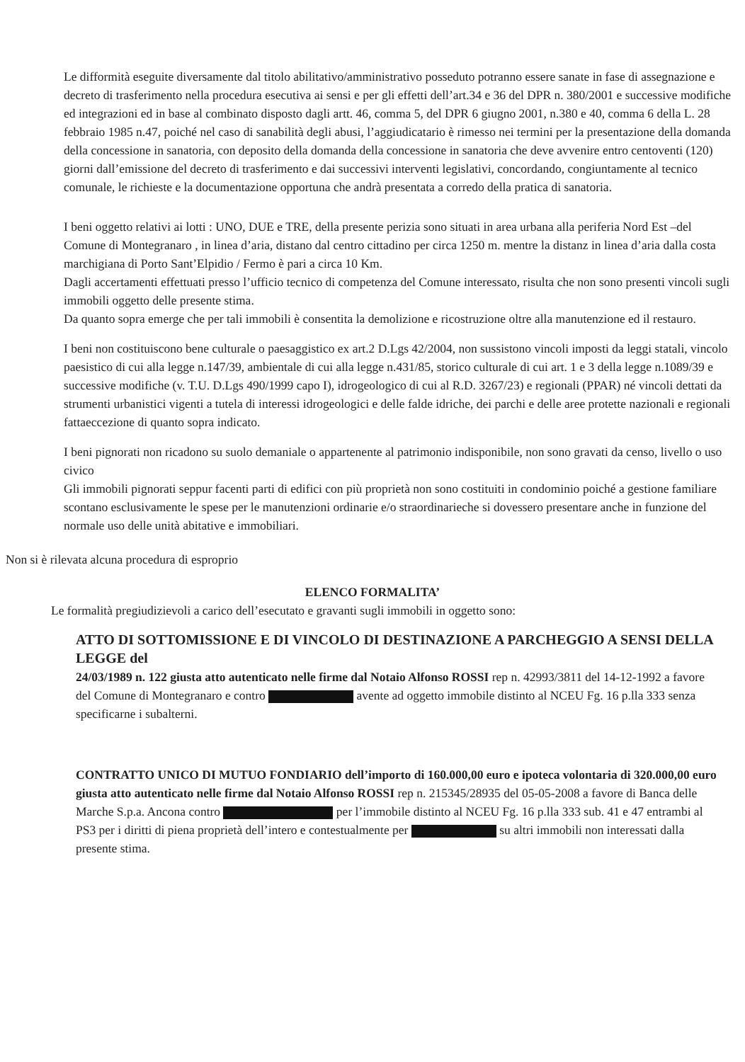Le difformità eseguite diversamente dal titolo abilitativo/amministrativo posseduto potranno essere sanate in fase di assegnazione e decreto di trasferimento nella procedura esecutiva ai sensi e per gli effetti dell’art.34 e 36 del DPR n. 380/2001 e successive modifiche ed integrazioni ed in base al combinato disposto dagli artt. 46, comma 5, del DPR 6 giugno 2001, n.380 e 40, comma 6 della L. 28 febbraio 1985 n.47, poiché nel caso di sanabilità degli abusi, l’aggiudicatario è rimesso nei termini per la presentazione della domanda della concessione in sanatoria, con deposito della domanda della concessione in sanatoria che deve avvenire entro centoventi (120) giorni dall’emissione del decreto di trasferimento e dai successivi interventi legislativi, concordando, congiuntamente al tecnico comunale, le richieste e la documentazione opportuna che andrà presentata a corredo della pratica di sanatoria.
I beni oggetto relativi ai lotti : UNO, DUE e TRE, della presente perizia sono situati in area urbana alla periferia Nord Est –del Comune di Montegranaro , in linea d’aria, distano dal centro cittadino per circa 1250 m. mentre la distanz in linea d’aria dalla costa marchigiana di Porto Sant’Elpidio / Fermo è pari a circa 10 Km.
Dagli accertamenti effettuati presso l’ufficio tecnico di competenza del Comune interessato, risulta che non sono presenti vincoli sugli immobili oggetto delle presente stima.
Da quanto sopra emerge che per tali immobili è consentita la demolizione e ricostruzione oltre alla manutenzione ed il restauro.
I beni non costituiscono bene culturale o paesaggistico ex art.2 D.Lgs 42/2004, non sussistono vincoli imposti da leggi statali, vincolo paesistico di cui alla legge n.147/39, ambientale di cui alla legge n.431/85, storico culturale di cui art. 1 e 3 della legge n.1089/39 e successive modifiche (v. T.U. D.Lgs 490/1999 capo I), idrogeologico di cui al R.D. 3267/23) e regionali (PPAR) né vincoli dettati da strumenti urbanistici vigenti a tutela di interessi idrogeologici e delle falde idriche, dei parchi e delle aree protette nazionali e regionali fattaeccezione di quanto sopra indicato.
I beni pignorati non ricadono su suolo demaniale o appartenente al patrimonio indisponibile, non sono gravati da censo, livello o uso civico
Gli immobili pignorati seppur facenti parti di edifici con più proprietà non sono costituiti in condominio poiché a gestione familiare scontano esclusivamente le spese per le manutenzioni ordinarie e/o straordinarieche si dovessero presentare anche in funzione del normale uso delle unità abitative e immobiliari.
Non si è rilevata alcuna procedura di esproprio
ELENCO FORMALITA’
Le formalità pregiudizievoli a carico dell’esecutato e gravanti sugli immobili in oggetto sono:
ATTO DI SOTTOMISSIONE E DI VINCOLO DI DESTINAZIONE A PARCHEGGIO A SENSI DELLA LEGGE del
24/03/1989 n. 122 giusta atto autenticato nelle firme dal Notaio Alfonso ROSSI rep n. 42993/3811 del 14-12-1992 a favore del Comune di Montegranaro e contro avente ad oggetto immobile distinto al NCEU Fg. 16 p.lla 333 senza specificarne i subalterni.
CONTRATTO UNICO DI MUTUO FONDIARIO dell’importo di 160.000,00 euro e ipoteca volontaria di 320.000,00 euro giusta atto autenticato nelle firme dal Notaio Alfonso ROSSI rep n. 215345/28935 del 05-05-2008 a favore di Banca delle Marche S.p.a. Ancona contro per l’immobile distinto al NCEU Fg. 16 p.lla 333 sub. 41 e 47 entrambi al PS3 per i diritti di piena proprietà dell’intero e contestualmente per su altri immobili non interessati dalla presente stima.